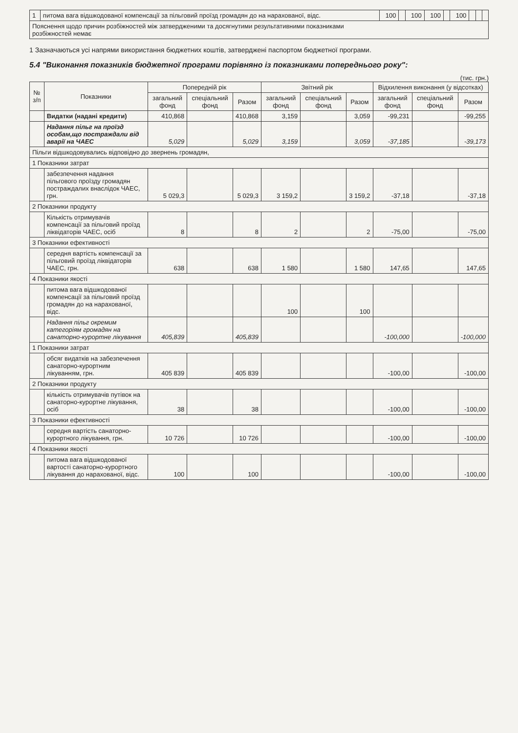| 1 | питома вага відшкодованої компенсації за пільговий проїзд громадян до на нарахованої, відс. | 100 | | 100 | 100 | | 100 | | | |
| Пояснення щодо причин розбіжностей між затвердженими та досягнутими результативними показниками розбіжностей немає | | | | | | | | | | |
1 Зазначаються усі напрями використання бюджетних коштів, затверджені паспортом бюджетної програми.
5.4 "Виконання показників бюджетної програми порівняно із показниками попереднього року":
(тис. грн.)
| № з/п | Показники | Попередній рік | | | Звітний рік | | | Відхилення виконання (у відсотках) | | |
| --- | --- | --- | --- | --- | --- | --- | --- | --- | --- | --- |
| | | загальний фонд | спеціальний фонд | Разом | загальний фонд | спеціальний фонд | Разом | загальний фонд | спеціальний фонд | Разом |
| | Видатки (надані кредити) | 410,868 | | 410,868 | 3,159 | | 3,059 | -99,231 | | -99,255 |
| | Надання пільг на проїзд особам,що постраждали від аварії на ЧАЕС | 5,029 | | 5,029 | 3,159 | | 3,059 | -37,185 | | -39,173 |
| Пільги відшкодовувались відповідно до звернень громадян, | | | | | | | | | | |
| 1 Показники затрат | | | | | | | | | | |
| | забезпечення надання пільгового проїзду громадян постраждалих внаслідок ЧАЕС, грн. | 5 029,3 | | 5 029,3 | 3 159,2 | | 3 159,2 | -37,18 | | -37,18 |
| 2 Показники продукту | | | | | | | | | | |
| | Кількість отримувачів компенсації за пільговий проїзд ліквідаторів ЧАЕС, осіб | 8 | | 8 | 2 | | 2 | -75,00 | | -75,00 |
| 3 Показники ефективності | | | | | | | | | | |
| | середня вартість компенсації за пільговий проїзд ліквідаторів ЧАЕС, грн. | 638 | | 638 | 1 580 | | 1 580 | 147,65 | | 147,65 |
| 4 Показники якості | | | | | | | | | | |
| | питома вага відшкодованої компенсації за пільговий проїзд громадян до на нарахованої, відс. | | | | 100 | | 100 | | | |
| | Надання пільг окремим категоріям громадян на санаторно-курортне лікування | 405,839 | | 405,839 | | | | -100,000 | | -100,000 |
| 1 Показники затрат | | | | | | | | | | |
| | обсяг видатків на забезпечення санаторно-курортним лікуванням, грн. | 405 839 | | 405 839 | | | | -100,00 | | -100,00 |
| 2 Показники продукту | | | | | | | | | | |
| | кількість отримувачів путівок на санаторно-курортне лікування, осіб | 38 | | 38 | | | | -100,00 | | -100,00 |
| 3 Показники ефективності | | | | | | | | | | |
| | середня вартість санаторно-курортного лікування, грн. | 10 726 | | 10 726 | | | | -100,00 | | -100,00 |
| 4 Показники якості | | | | | | | | | | |
| | питома вага відшкодованої вартості санаторно-курортного лікування до нарахованої, відс. | 100 | | 100 | | | | -100,00 | | -100,00 |